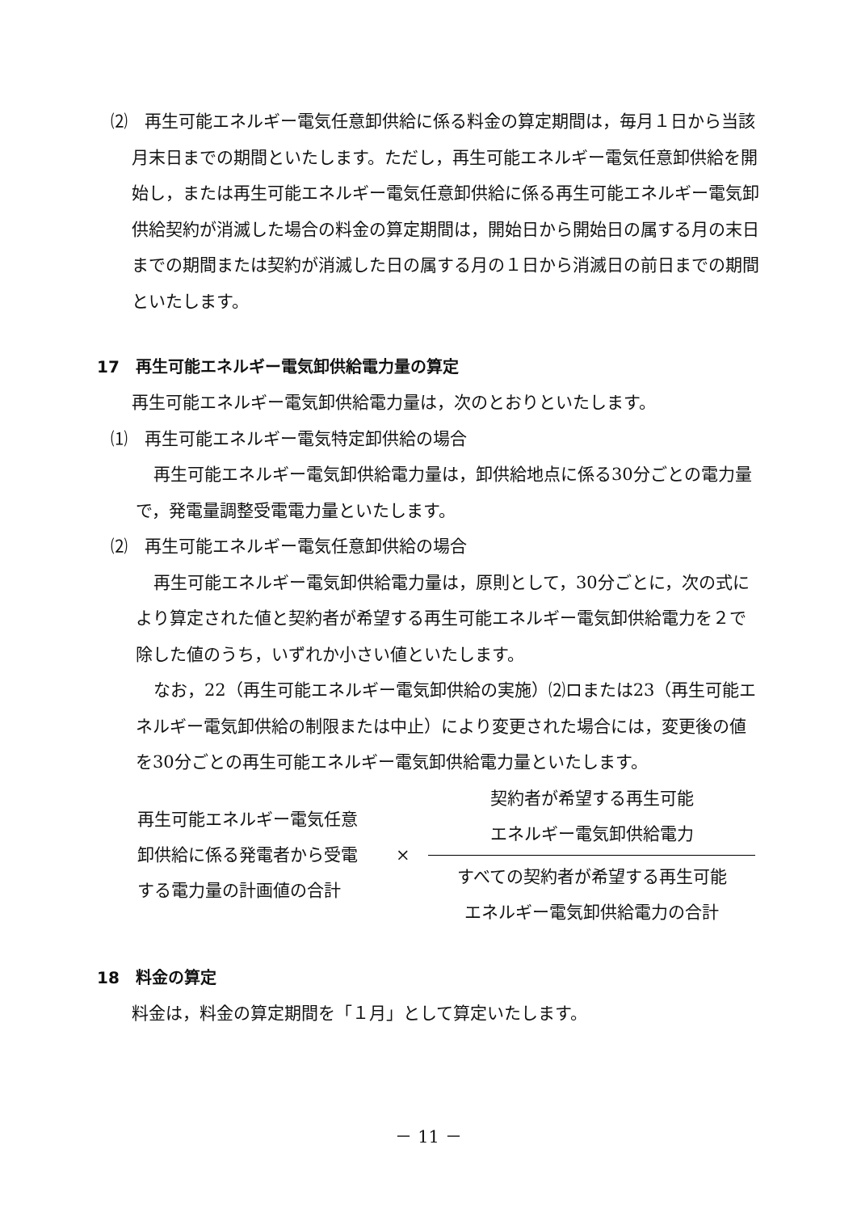⑵　再生可能エネルギー電気任意卸供給に係る料金の算定期間は，毎月１日から当該月末日までの期間といたします。ただし，再生可能エネルギー電気任意卸供給を開始し，または再生可能エネルギー電気任意卸供給に係る再生可能エネルギー電気卸供給契約が消滅した場合の料金の算定期間は，開始日から開始日の属する月の末日までの期間または契約が消滅した日の属する月の１日から消滅日の前日までの期間といたします。
17　再生可能エネルギー電気卸供給電力量の算定
再生可能エネルギー電気卸供給電力量は，次のとおりといたします。
⑴　再生可能エネルギー電気特定卸供給の場合
再生可能エネルギー電気卸供給電力量は，卸供給地点に係る30分ごとの電力量で，発電量調整受電電力量といたします。
⑵　再生可能エネルギー電気任意卸供給の場合
再生可能エネルギー電気卸供給電力量は，原則として，30分ごとに，次の式により算定された値と契約者が希望する再生可能エネルギー電気卸供給電力を２で除した値のうち，いずれか小さい値といたします。
なお，22（再生可能エネルギー電気卸供給の実施）⑵ロまたは23（再生可能エネルギー電気卸供給の制限または中止）により変更された場合には，変更後の値を30分ごとの再生可能エネルギー電気卸供給電力量といたします。
再生可能エネルギー電気任意
卸供給に係る発電者から受電
する電力量の計画値の合計
×
契約者が希望する再生可能
エネルギー電気卸供給電力
すべての契約者が希望する再生可能
エネルギー電気卸供給電力の合計
18　料金の算定
料金は，料金の算定期間を「１月」として算定いたします。
－ 11 －